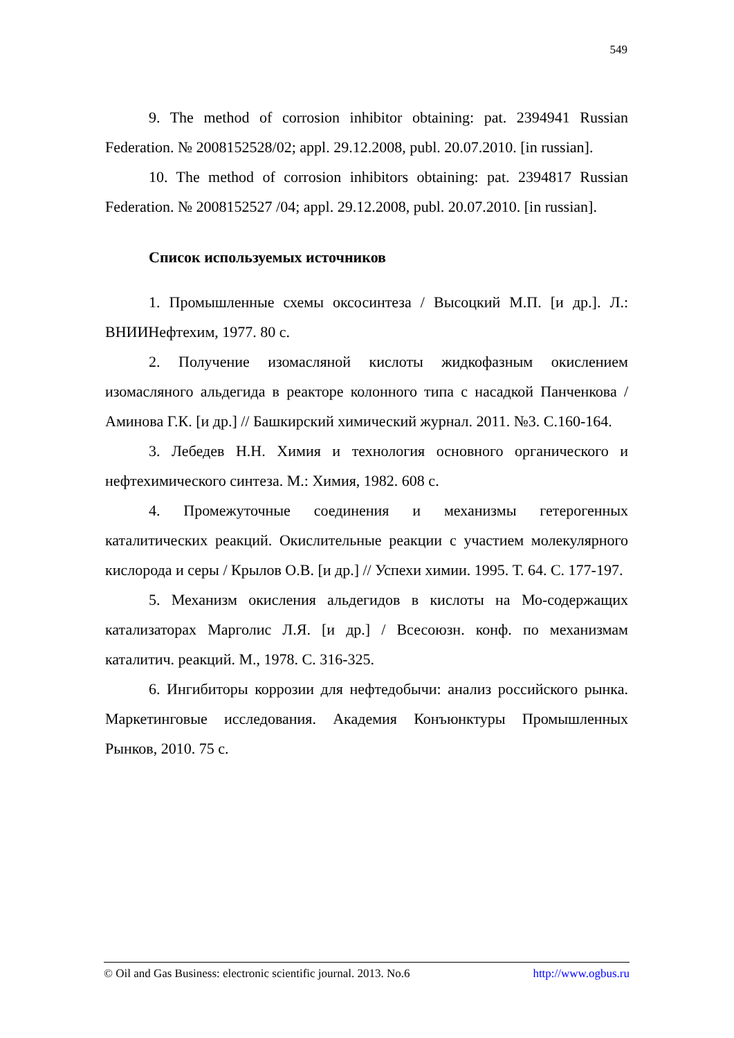549
9. The method of corrosion inhibitor obtaining: pat. 2394941 Russian Federation. № 2008152528/02; appl. 29.12.2008, publ. 20.07.2010. [in russian].
10. The method of corrosion inhibitors obtaining: pat. 2394817 Russian Federation. № 2008152527 /04; appl. 29.12.2008, publ. 20.07.2010. [in russian].
Список используемых источников
1. Промышленные схемы оксосинтеза / Высоцкий М.П. [и др.]. Л.: ВНИИНефтехим, 1977. 80 с.
2. Получение изомасляной кислоты жидкофазным окислением изомасляного альдегида в реакторе колонного типа с насадкой Панченкова /Аминова Г.К. [и др.] // Башкирский химический журнал. 2011. №3. С.160-164.
3. Лебедев Н.Н. Химия и технология основного органического и нефтехимического синтеза. М.: Химия, 1982. 608 с.
4. Промежуточные соединения и механизмы гетерогенных каталитических реакций. Окислительные реакции с участием молекулярного кислорода и серы / Крылов О.В. [и др.] // Успехи химии. 1995. Т. 64. С. 177-197.
5. Механизм окисления альдегидов в кислоты на Мо-содержащих катализаторах Марголис Л.Я. [и др.] / Всесоюзн. конф. по механизмам каталитич. реакций. М., 1978. С. 316-325.
6. Ингибиторы коррозии для нефтедобычи: анализ российского рынка. Маркетинговые исследования. Академия Конъюнктуры Промышленных Рынков, 2010. 75 с.
© Oil and Gas Business: electronic scientific journal. 2013. No.6 http://www.ogbus.ru